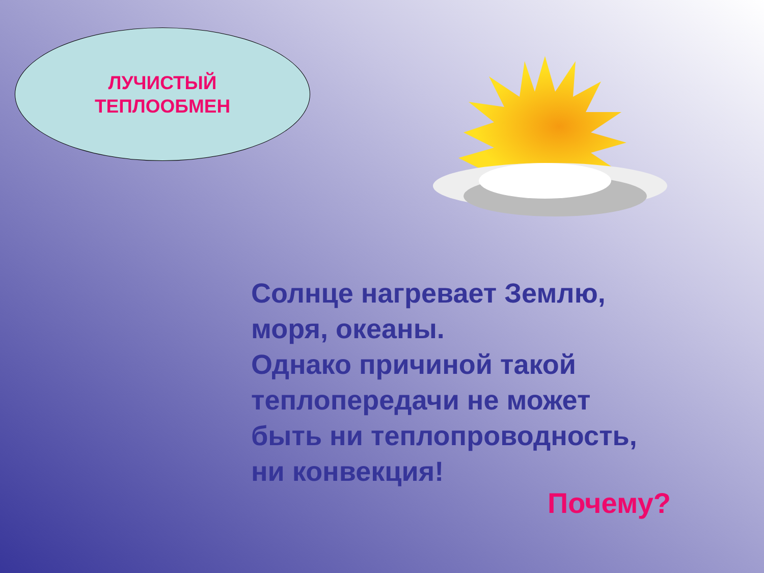ЛУЧИСТЫЙ
ТЕПЛООБМЕН
Солнце нагревает Землю,
моря, океаны.
Однако причиной такой
теплопередачи не может
быть ни теплопроводность,
ни конвекция!
Почему?